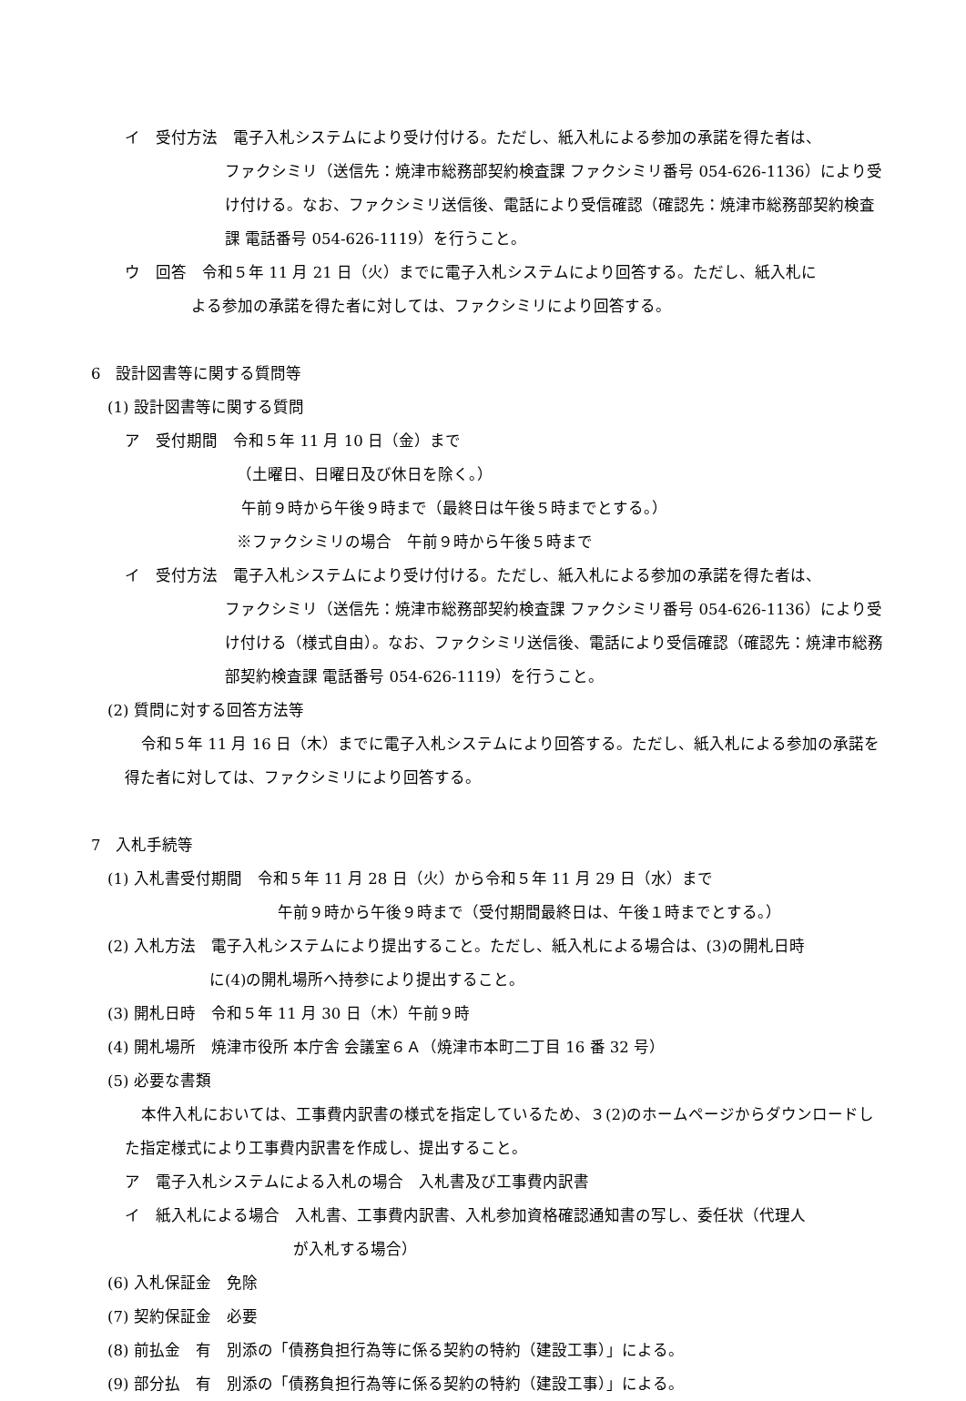イ　受付方法　電子入札システムにより受け付ける。ただし、紙入札による参加の承諾を得た者は、
ファクシミリ（送信先：焼津市総務部契約検査課 ファクシミリ番号 054-626-1136）により受け付ける。なお、ファクシミリ送信後、電話により受信確認（確認先：焼津市総務部契約検査課 電話番号 054-626-1119）を行うこと。
ウ　回答　令和５年 11 月 21 日（火）までに電子入札システムにより回答する。ただし、紙入札に
よる参加の承諾を得た者に対しては、ファクシミリにより回答する。
6　設計図書等に関する質問等
(1) 設計図書等に関する質問
ア　受付期間　令和５年 11 月 10 日（金）まで
（土曜日、日曜日及び休日を除く。）
午前９時から午後９時まで（最終日は午後５時までとする。）
※ファクシミリの場合　午前９時から午後５時まで
イ　受付方法　電子入札システムにより受け付ける。ただし、紙入札による参加の承諾を得た者は、
ファクシミリ（送信先：焼津市総務部契約検査課 ファクシミリ番号 054-626-1136）により受け付ける（様式自由）。なお、ファクシミリ送信後、電話により受信確認（確認先：焼津市総務部契約検査課 電話番号 054-626-1119）を行うこと。
(2) 質問に対する回答方法等
令和５年 11 月 16 日（木）までに電子入札システムにより回答する。ただし、紙入札による参加の承諾を得た者に対しては、ファクシミリにより回答する。
7　入札手続等
(1) 入札書受付期間　令和５年 11 月 28 日（火）から令和５年 11 月 29 日（水）まで
午前９時から午後９時まで（受付期間最終日は、午後１時までとする。）
(2) 入札方法　電子入札システムにより提出すること。ただし、紙入札による場合は、(3)の開札日時
に(4)の開札場所へ持参により提出すること。
(3) 開札日時　令和５年 11 月 30 日（木）午前９時
(4) 開札場所　焼津市役所 本庁舎 会議室６Ａ（焼津市本町二丁目 16 番 32 号）
(5) 必要な書類
本件入札においては、工事費内訳書の様式を指定しているため、３(2)のホームページからダウンロードした指定様式により工事費内訳書を作成し、提出すること。
ア　電子入札システムによる入札の場合　入札書及び工事費内訳書
イ　紙入札による場合　入札書、工事費内訳書、入札参加資格確認通知書の写し、委任状（代理人
が入札する場合）
(6) 入札保証金　免除
(7) 契約保証金　必要
(8) 前払金　有　別添の「債務負担行為等に係る契約の特約（建設工事）」による。
(9) 部分払　有　別添の「債務負担行為等に係る契約の特約（建設工事）」による。